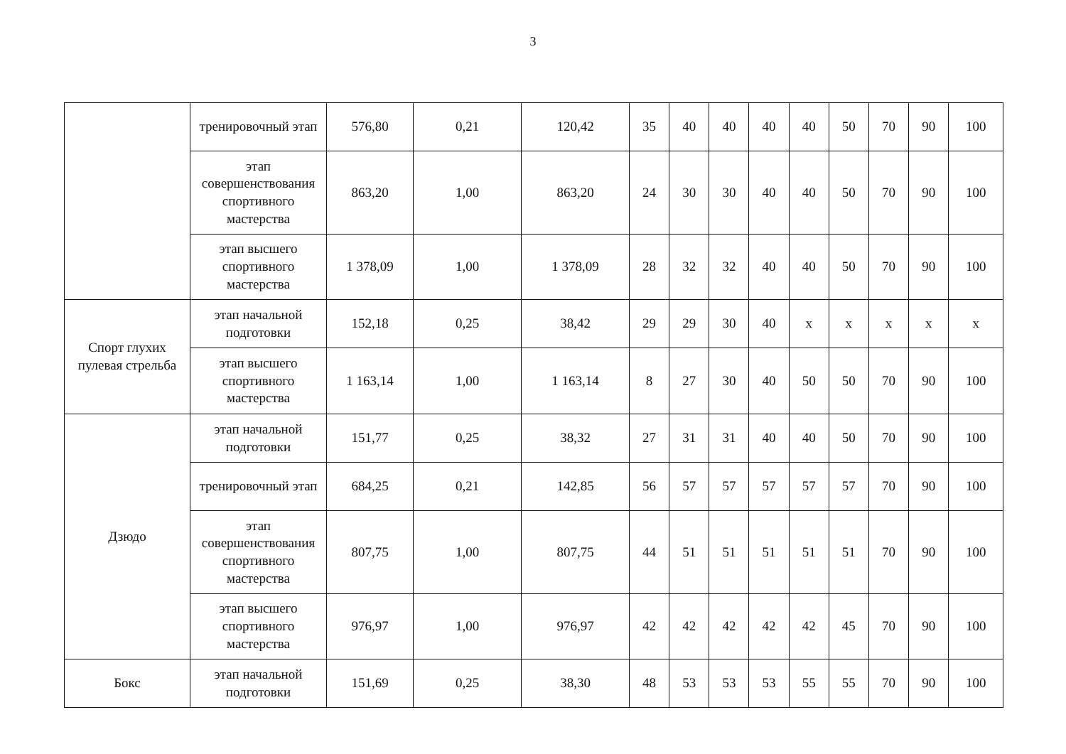3
| | тренировочный этап | 576,80 | 0,21 | 120,42 | 35 | 40 | 40 | 40 | 40 | 50 | 70 | 90 | 100 |
| | этап совершенствования спортивного мастерства | 863,20 | 1,00 | 863,20 | 24 | 30 | 30 | 40 | 40 | 50 | 70 | 90 | 100 |
| | этап высшего спортивного мастерства | 1 378,09 | 1,00 | 1 378,09 | 28 | 32 | 32 | 40 | 40 | 50 | 70 | 90 | 100 |
| Спорт глухих пулевая стрельба | этап начальной подготовки | 152,18 | 0,25 | 38,42 | 29 | 29 | 30 | 40 | x | x | x | x | x |
| | этап высшего спортивного мастерства | 1 163,14 | 1,00 | 1 163,14 | 8 | 27 | 30 | 40 | 50 | 50 | 70 | 90 | 100 |
| Дзюдо | этап начальной подготовки | 151,77 | 0,25 | 38,32 | 27 | 31 | 31 | 40 | 40 | 50 | 70 | 90 | 100 |
| | тренировочный этап | 684,25 | 0,21 | 142,85 | 56 | 57 | 57 | 57 | 57 | 57 | 70 | 90 | 100 |
| | этап совершенствования спортивного мастерства | 807,75 | 1,00 | 807,75 | 44 | 51 | 51 | 51 | 51 | 51 | 70 | 90 | 100 |
| | этап высшего спортивного мастерства | 976,97 | 1,00 | 976,97 | 42 | 42 | 42 | 42 | 42 | 45 | 70 | 90 | 100 |
| Бокс | этап начальной подготовки | 151,69 | 0,25 | 38,30 | 48 | 53 | 53 | 53 | 55 | 55 | 70 | 90 | 100 |